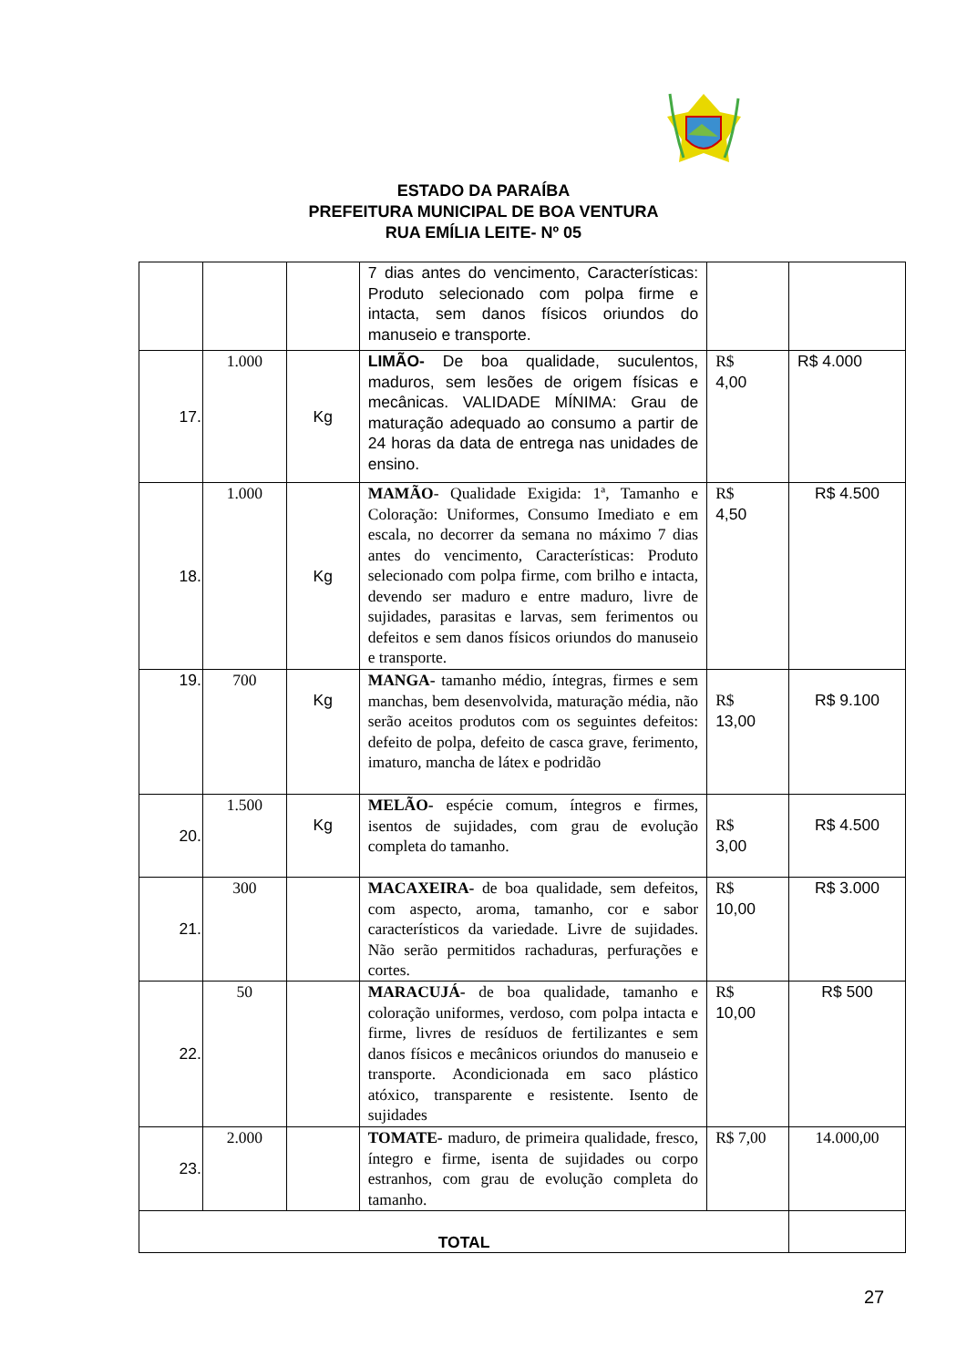ESTADO DA PARAÍBA
PREFEITURA MUNICIPAL DE BOA VENTURA
RUA EMÍLIA LEITE- Nº 05
| | | | 7 dias antes do vencimento, Características: Produto selecionado com polpa firme e intacta, sem danos físicos oriundos do manuseio e transporte. | | |
| 17. | 1.000 | Kg | LIMÃO- De boa qualidade, suculentos, maduros, sem lesões de origem físicas e mecânicas. VALIDADE MÍNIMA: Grau de maturação adequado ao consumo a partir de 24 horas da data de entrega nas unidades de ensino. | R$ 4,00 | R$ 4.000 |
| 18. | 1.000 | Kg | MAMÃO - Qualidade Exigida: 1ª, Tamanho e Coloração: Uniformes, Consumo Imediato e em escala, no decorrer da semana no máximo 7 dias antes do vencimento, Características: Produto selecionado com polpa firme, com brilho e intacta, devendo ser maduro e entre maduro, livre de sujidades, parasitas e larvas, sem ferimentos ou defeitos e sem danos físicos oriundos do manuseio e transporte. | R$ 4,50 | R$ 4.500 |
| 19. | 700 | Kg | MANGA- tamanho médio, íntegras, firmes e sem manchas, bem desenvolvida, maturação média, não serão aceitos produtos com os seguintes defeitos: defeito de polpa, defeito de casca grave, ferimento, imaturo, mancha de látex e podridão | R$ 13,00 | R$ 9.100 |
| 20. | 1.500 | Kg | MELÃO- espécie comum, íntegros e firmes, isentos de sujidades, com grau de evolução completa do tamanho. | R$ 3,00 | R$ 4.500 |
| 21. | 300 | | MACAXEIRA- de boa qualidade, sem defeitos, com aspecto, aroma, tamanho, cor e sabor característicos da variedade. Livre de sujidades. Não serão permitidos rachaduras, perfurações e cortes. | R$ 10,00 | R$ 3.000 |
| 22. | 50 | | MARACUJÁ- de boa qualidade, tamanho e coloração uniformes, verdoso, com polpa intacta e firme, livres de resíduos de fertilizantes e sem danos físicos e mecânicos oriundos do manuseio e transporte. Acondicionada em saco plástico atóxico, transparente e resistente. Isento de sujidades | R$ 10,00 | R$ 500 |
| 23. | 2.000 | | TOMATE- maduro, de primeira qualidade, fresco, íntegro e firme, isenta de sujidades ou corpo estranhos, com grau de evolução completa do tamanho. | R$ 7,00 | 14.000,00 |
| TOTAL | | | | | |
27